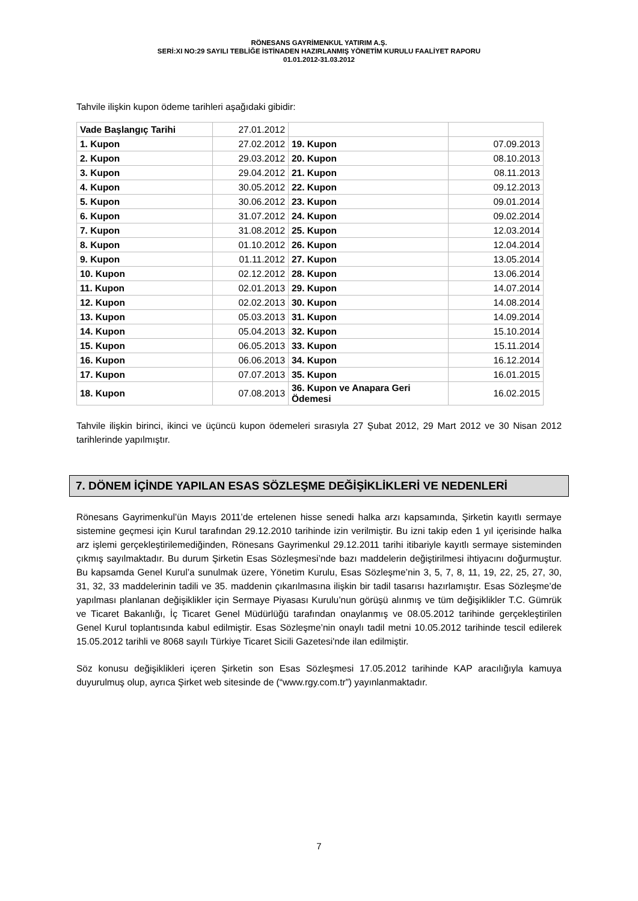RÖNESANS GAYRİMENKUL YATIRIM A.Ş.
SERİ:XI NO:29 SAYILI TEBLİĞE İSTİNADEN HAZIRLANMIŞ YÖNETİM KURULU FAALİYET RAPORU
01.01.2012-31.03.2012
Tahvile ilişkin kupon ödeme tarihleri aşağıdaki gibidir:
| Vade Başlangıç Tarihi | 27.01.2012 | | |
| 1. Kupon | 27.02.2012 | 19. Kupon | 07.09.2013 |
| 2. Kupon | 29.03.2012 | 20. Kupon | 08.10.2013 |
| 3. Kupon | 29.04.2012 | 21. Kupon | 08.11.2013 |
| 4. Kupon | 30.05.2012 | 22. Kupon | 09.12.2013 |
| 5. Kupon | 30.06.2012 | 23. Kupon | 09.01.2014 |
| 6. Kupon | 31.07.2012 | 24. Kupon | 09.02.2014 |
| 7. Kupon | 31.08.2012 | 25. Kupon | 12.03.2014 |
| 8. Kupon | 01.10.2012 | 26. Kupon | 12.04.2014 |
| 9. Kupon | 01.11.2012 | 27. Kupon | 13.05.2014 |
| 10. Kupon | 02.12.2012 | 28. Kupon | 13.06.2014 |
| 11. Kupon | 02.01.2013 | 29. Kupon | 14.07.2014 |
| 12. Kupon | 02.02.2013 | 30. Kupon | 14.08.2014 |
| 13. Kupon | 05.03.2013 | 31. Kupon | 14.09.2014 |
| 14. Kupon | 05.04.2013 | 32. Kupon | 15.10.2014 |
| 15. Kupon | 06.05.2013 | 33. Kupon | 15.11.2014 |
| 16. Kupon | 06.06.2013 | 34. Kupon | 16.12.2014 |
| 17. Kupon | 07.07.2013 | 35. Kupon | 16.01.2015 |
| 18. Kupon | 07.08.2013 | 36. Kupon ve Anapara Geri Ödemesi | 16.02.2015 |
Tahvile ilişkin birinci, ikinci ve üçüncü kupon ödemeleri sırasıyla 27 Şubat 2012, 29 Mart 2012 ve 30 Nisan 2012 tarihlerinde yapılmıştır.
7. DÖNEM İÇİNDE YAPILAN ESAS SÖZLEŞME DEĞİŞİKLİKLERİ VE NEDENLERİ
Rönesans Gayrimenkul’ün Mayıs 2011’de ertelenen hisse senedi halka arzı kapsamında, Şirketin kayıtlı sermaye sistemine geçmesi için Kurul tarafından 29.12.2010 tarihinde izin verilmiştir. Bu izni takip eden 1 yıl içerisinde halka arz işlemi gerçekleştirilemediğinden, Rönesans Gayrimenkul 29.12.2011 tarihi itibariyle kayıtlı sermaye sisteminden çıkmış sayılmaktadır. Bu durum Şirketin Esas Sözleşmesi’nde bazı maddelerin değiştirilmesi ihtiyacını doğurmuştur. Bu kapsamda Genel Kurul’a sunulmak üzere, Yönetim Kurulu, Esas Sözleşme’nin 3, 5, 7, 8, 11, 19, 22, 25, 27, 30, 31, 32, 33 maddelerinin tadili ve 35. maddenin çıkarılmasına ilişkin bir tadil tasarısı hazırlamıştır. Esas Sözleşme’de yapılması planlanan değişiklikler için Sermaye Piyasası Kurulu’nun görüşü alınmış ve tüm değişiklikler T.C. Gümrük ve Ticaret Bakanlığı, İç Ticaret Genel Müdürlüğü tarafından onaylanmış ve 08.05.2012 tarihinde gerçekleştirilen Genel Kurul toplantısında kabul edilmiştir. Esas Sözleşme’nin onaylı tadil metni 10.05.2012 tarihinde tescil edilerek 15.05.2012 tarihli ve 8068 sayılı Türkiye Ticaret Sicili Gazetesi'nde ilan edilmiştir.
Söz konusu değişiklikleri içeren Şirketin son Esas Sözleşmesi 17.05.2012 tarihinde KAP aracılığıyla kamuya duyurulmuş olup, ayrıca Şirket web sitesinde de (“www.rgy.com.tr”) yayınlanmaktadır.
7